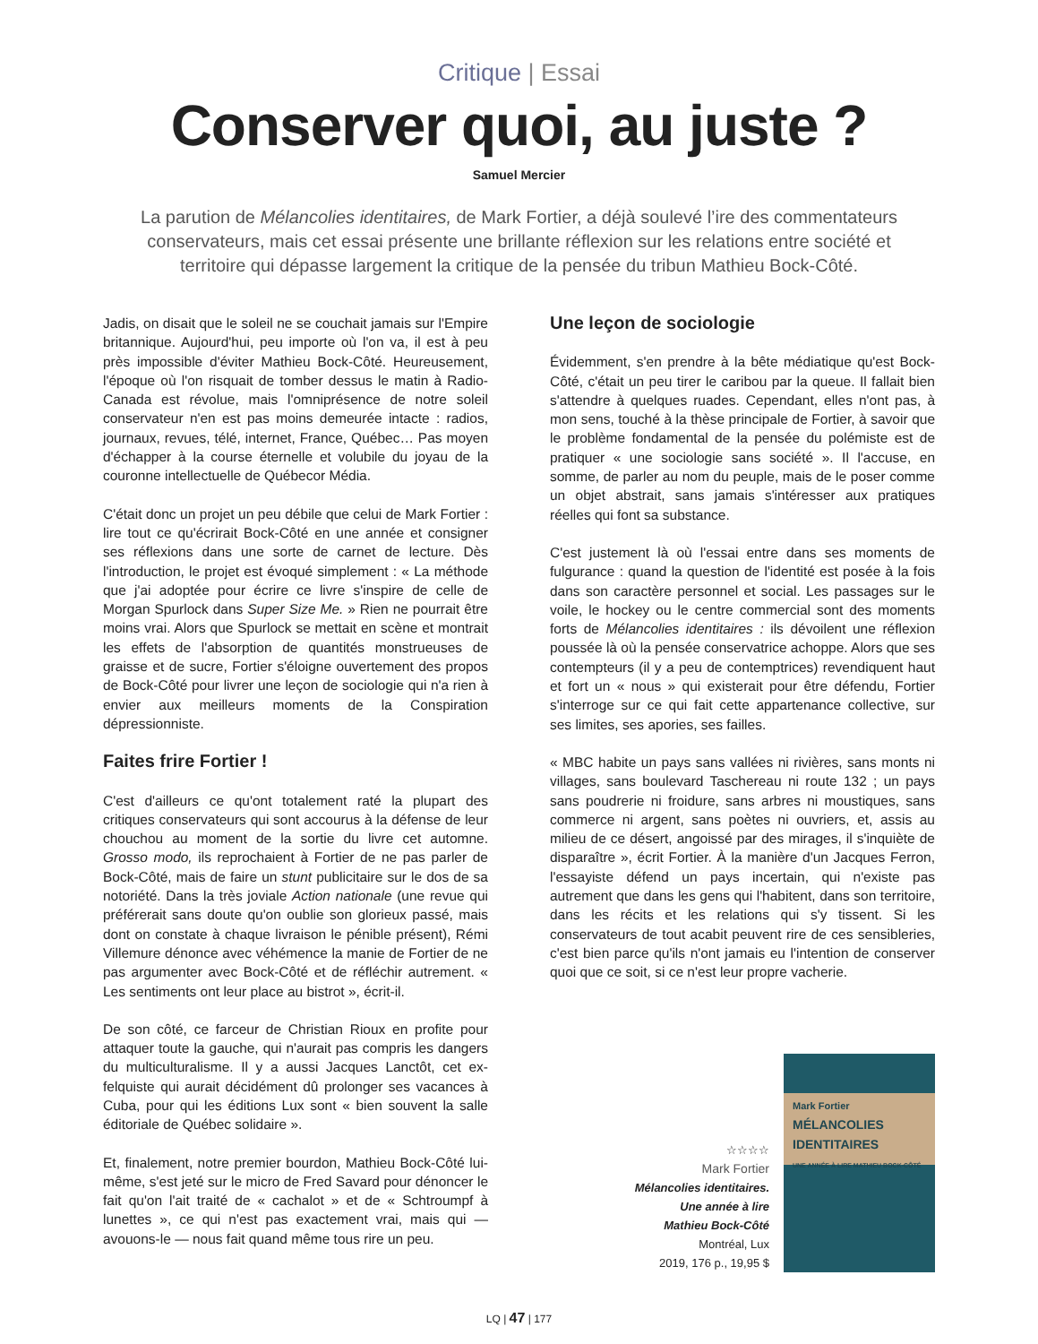Critique | Essai
Conserver quoi, au juste ?
Samuel Mercier
La parution de Mélancolies identitaires, de Mark Fortier, a déjà soulevé l’ire des commentateurs conservateurs, mais cet essai présente une brillante réflexion sur les relations entre société et territoire qui dépasse largement la critique de la pensée du tribun Mathieu Bock-Côté.
Jadis, on disait que le soleil ne se couchait jamais sur l'Empire britannique. Aujourd'hui, peu importe où l'on va, il est à peu près impossible d'éviter Mathieu Bock-Côté. Heureusement, l'époque où l'on risquait de tomber dessus le matin à Radio-Canada est révolue, mais l'omniprésence de notre soleil conservateur n'en est pas moins demeurée intacte : radios, journaux, revues, télé, internet, France, Québec… Pas moyen d'échapper à la course éternelle et volubile du joyau de la couronne intellectuelle de Québecor Média.
C'était donc un projet un peu débile que celui de Mark Fortier : lire tout ce qu'écrirait Bock-Côté en une année et consigner ses réflexions dans une sorte de carnet de lecture. Dès l'introduction, le projet est évoqué simplement : « La méthode que j'ai adoptée pour écrire ce livre s'inspire de celle de Morgan Spurlock dans Super Size Me. » Rien ne pourrait être moins vrai. Alors que Spurlock se mettait en scène et montrait les effets de l'absorption de quantités monstrueuses de graisse et de sucre, Fortier s'éloigne ouvertement des propos de Bock-Côté pour livrer une leçon de sociologie qui n'a rien à envier aux meilleurs moments de la Conspiration dépressionniste.
Faites frire Fortier !
C'est d'ailleurs ce qu'ont totalement raté la plupart des critiques conservateurs qui sont accourus à la défense de leur chouchou au moment de la sortie du livre cet automne. Grosso modo, ils reprochaient à Fortier de ne pas parler de Bock-Côté, mais de faire un stunt publicitaire sur le dos de sa notoriété. Dans la très joviale Action nationale (une revue qui préférerait sans doute qu'on oublie son glorieux passé, mais dont on constate à chaque livraison le pénible présent), Rémi Villemure dénonce avec véhémence la manie de Fortier de ne pas argumenter avec Bock-Côté et de réfléchir autrement. « Les sentiments ont leur place au bistrot », écrit-il.
De son côté, ce farceur de Christian Rioux en profite pour attaquer toute la gauche, qui n'aurait pas compris les dangers du multiculturalisme. Il y a aussi Jacques Lanctôt, cet ex-felquiste qui aurait décidément dû prolonger ses vacances à Cuba, pour qui les éditions Lux sont « bien souvent la salle éditoriale de Québec solidaire ».
Et, finalement, notre premier bourdon, Mathieu Bock-Côté lui-même, s'est jeté sur le micro de Fred Savard pour dénoncer le fait qu'on l'ait traité de « cachalot » et de « Schtroumpf à lunettes », ce qui n'est pas exactement vrai, mais qui — avouons-le — nous fait quand même tous rire un peu.
Une leçon de sociologie
Évidemment, s'en prendre à la bête médiatique qu'est Bock-Côté, c'était un peu tirer le caribou par la queue. Il fallait bien s'attendre à quelques ruades. Cependant, elles n'ont pas, à mon sens, touché à la thèse principale de Fortier, à savoir que le problème fondamental de la pensée du polémiste est de pratiquer « une sociologie sans société ». Il l'accuse, en somme, de parler au nom du peuple, mais de le poser comme un objet abstrait, sans jamais s'intéresser aux pratiques réelles qui font sa substance.
C'est justement là où l'essai entre dans ses moments de fulgurance : quand la question de l'identité est posée à la fois dans son caractère personnel et social. Les passages sur le voile, le hockey ou le centre commercial sont des moments forts de Mélancolies identitaires : ils dévoilent une réflexion poussée là où la pensée conservatrice achoppe. Alors que ses contempteurs (il y a peu de contemptrices) revendiquent haut et fort un « nous » qui existerait pour être défendu, Fortier s'interroge sur ce qui fait cette appartenance collective, sur ses limites, ses apories, ses failles.
« MBC habite un pays sans vallées ni rivières, sans monts ni villages, sans boulevard Taschereau ni route 132 ; un pays sans poudrerie ni froidure, sans arbres ni moustiques, sans commerce ni argent, sans poètes ni ouvriers, et, assis au milieu de ce désert, angoissé par des mirages, il s'inquiète de disparaître », écrit Fortier. À la manière d'un Jacques Ferron, l'essayiste défend un pays incertain, qui n'existe pas autrement que dans les gens qui l'habitent, dans son territoire, dans les récits et les relations qui s'y tissent. Si les conservateurs de tout acabit peuvent rire de ces sensibleries, c'est bien parce qu'ils n'ont jamais eu l'intention de conserver quoi que ce soit, si ce n'est leur propre vacherie.
☆☆☆☆
Mark Fortier
Mélancolies identitaires.
Une année à lire
Mathieu Bock-Côté
Montréal, Lux
2019, 176 p., 19,95 $
Mark Fortier
MÉLANCOLIES IDENTITAIRES
UNE ANNÉE À LIRE MATHIEU BOCK-CÔTÉ
LQ | 47 | 177